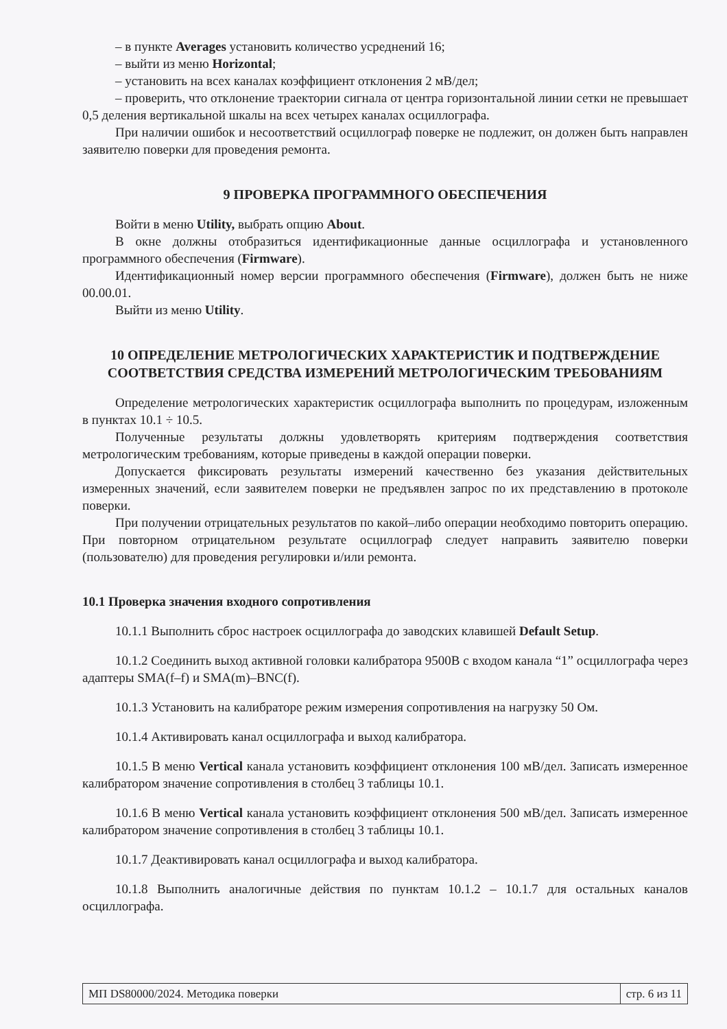– в пункте Averages установить количество усреднений 16;
– выйти из меню Horizontal;
– установить на всех каналах коэффициент отклонения 2 мВ/дел;
– проверить, что отклонение траектории сигнала от центра горизонтальной линии сетки не превышает 0,5 деления вертикальной шкалы на всех четырех каналах осциллографа.
При наличии ошибок и несоответствий осциллограф поверке не подлежит, он должен быть направлен заявителю поверки для проведения ремонта.
9 ПРОВЕРКА ПРОГРАММНОГО ОБЕСПЕЧЕНИЯ
Войти в меню Utility, выбрать опцию About.
В окне должны отобразиться идентификационные данные осциллографа и установленного программного обеспечения (Firmware).
Идентификационный номер версии программного обеспечения (Firmware), должен быть не ниже 00.00.01.
Выйти из меню Utility.
10 ОПРЕДЕЛЕНИЕ МЕТРОЛОГИЧЕСКИХ ХАРАКТЕРИСТИК И ПОДТВЕРЖДЕНИЕ СООТВЕТСТВИЯ СРЕДСТВА ИЗМЕРЕНИЙ МЕТРОЛОГИЧЕСКИМ ТРЕБОВАНИЯМ
Определение метрологических характеристик осциллографа выполнить по процедурам, изложенным в пунктах 10.1 ÷ 10.5.
Полученные результаты должны удовлетворять критериям подтверждения соответствия метрологическим требованиям, которые приведены в каждой операции поверки.
Допускается фиксировать результаты измерений качественно без указания действительных измеренных значений, если заявителем поверки не предъявлен запрос по их представлению в протоколе поверки.
При получении отрицательных результатов по какой–либо операции необходимо повторить операцию. При повторном отрицательном результате осциллограф следует направить заявителю поверки (пользователю) для проведения регулировки и/или ремонта.
10.1 Проверка значения входного сопротивления
10.1.1 Выполнить сброс настроек осциллографа до заводских клавишей Default Setup.
10.1.2 Соединить выход активной головки калибратора 9500B с входом канала “1” осциллографа через адаптеры SMA(f–f) и SMA(m)–BNC(f).
10.1.3 Установить на калибраторе режим измерения сопротивления на нагрузку 50 Ом.
10.1.4 Активировать канал осциллографа и выход калибратора.
10.1.5 В меню Vertical канала установить коэффициент отклонения 100 мВ/дел. Записать измеренное калибратором значение сопротивления в столбец 3 таблицы 10.1.
10.1.6 В меню Vertical канала установить коэффициент отклонения 500 мВ/дел. Записать измеренное калибратором значение сопротивления в столбец 3 таблицы 10.1.
10.1.7 Деактивировать канал осциллографа и выход калибратора.
10.1.8 Выполнить аналогичные действия по пунктам 10.1.2 – 10.1.7 для остальных каналов осциллографа.
МП DS80000/2024. Методика поверки
стр. 6 из 11